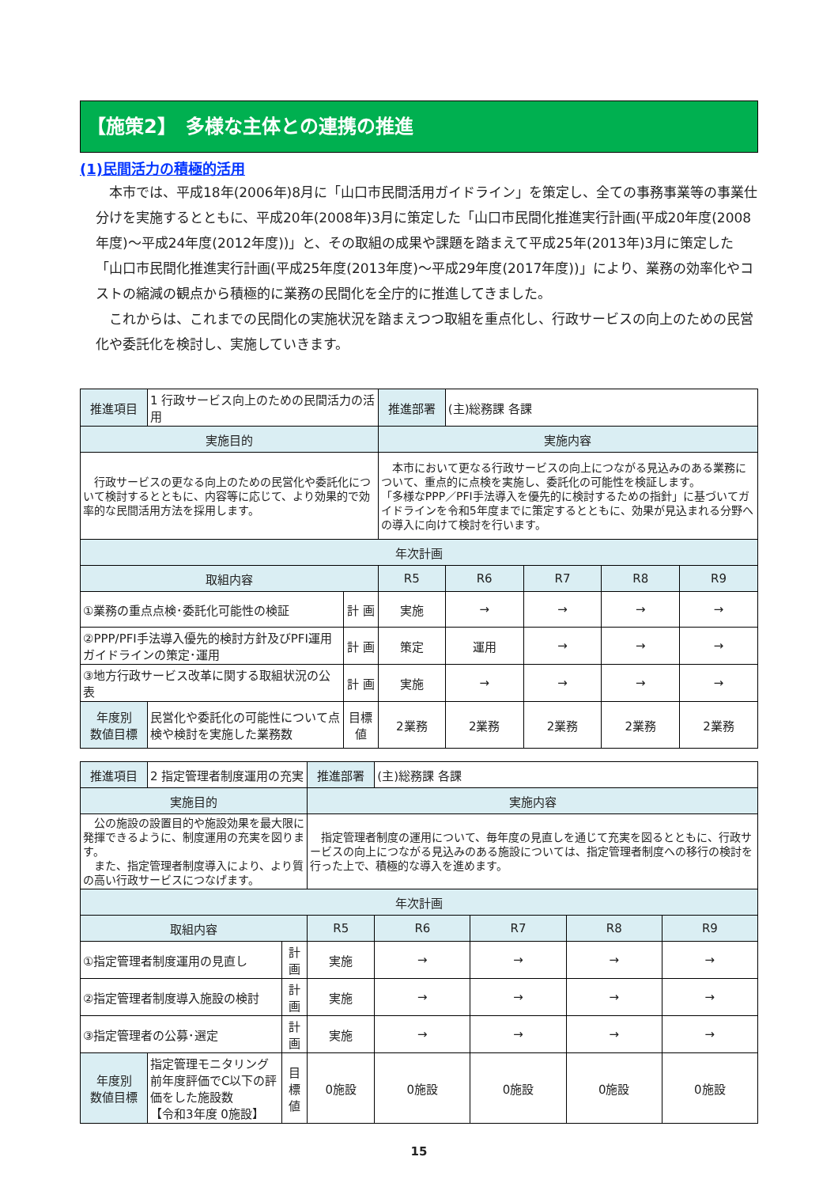【施策2】　多様な主体との連携の推進
(1)民間活力の積極的活用
本市では、平成18年(2006年)8月に「山口市民間活用ガイドライン」を策定し、全ての事務事業等の事業仕分けを実施するとともに、平成20年(2008年)3月に策定した「山口市民間化推進実行計画(平成20年度(2008年度)～平成24年度(2012年度))」と、その取組の成果や課題を踏まえて平成25年(2013年)3月に策定した「山口市民間化推進実行計画(平成25年度(2013年度)～平成29年度(2017年度))」により、業務の効率化やコストの縮減の観点から積極的に業務の民間化を全庁的に推進してきました。
これからは、これまでの民間化の実施状況を踏まえつつ取組を重点化し、行政サービスの向上のための民営化や委託化を検討し、実施していきます。
| 推進項目 | 1 行政サービス向上のための民間活力の活用 | | 推進部署 | (主)総務課 各課 | | | |
| 実施目的 | | | 実施内容 | | | | |
| 行政サービスの更なる向上のための民営化や委託化について検討するとともに、内容等に応じて、より効果的で効率的な民間活用方法を採用します。 | | | 本市において更なる行政サービスの向上につながる見込みのある業務について、重点的に点検を実施し、委託化の可能性を検証します。 「多様なPPP／PFI手法導入を優先的に検討するための指針」に基づいてガイドラインを令和5年度までに策定するとともに、効果が見込まれる分野への導入に向けて検討を行います。 | | | | |
| 年次計画 | | | | | | | |
| 取組内容 | | | R5 | R6 | R7 | R8 | R9 |
| ①業務の重点点検･委託化可能性の検証 | | 計 画 | 実施 | → | → | → | → |
| ②PPP/PFI手法導入優先的検討方針及びPFI運用ガイドラインの策定･運用 | | 計 画 | 策定 | 運用 | → | → | → |
| ③地方行政サービス改革に関する取組状況の公表 | | 計 画 | 実施 | → | → | → | → |
| 年度別 数値目標 | 民営化や委託化の可能性について点検や検討を実施した業務数 | 目標値 | 2業務 | 2業務 | 2業務 | 2業務 | 2業務 |
| 推進項目 | 2 指定管理者制度運用の充実 | | 推進部署 | (主)総務課 各課 | | | |
| 実施目的 | | | 実施内容 | | | | |
| 公の施設の設置目的や施設効果を最大限に発揮できるように、制度運用の充実を図ります。 また、指定管理者制度導入により、より質の高い行政サービスにつなげます。 | | | 指定管理者制度の運用について、毎年度の見直しを通じて充実を図るとともに、行政サービスの向上につながる見込みのある施設については、指定管理者制度への移行の検討を行った上で、積極的な導入を進めます。 | | | | |
| 年次計画 | | | | | | | |
| 取組内容 | | | R5 | R6 | R7 | R8 | R9 |
| ①指定管理者制度運用の見直し | | 計 画 | 実施 | → | → | → | → |
| ②指定管理者制度導入施設の検討 | | 計 画 | 実施 | → | → | → | → |
| ③指定管理者の公募･選定 | | 計 画 | 実施 | → | → | → | → |
| 年度別 数値目標 | 指定管理モニタリング前年度評価でC以下の評価をした施設数 【令和3年度 0施設】 | 目標値 | 0施設 | 0施設 | 0施設 | 0施設 | 0施設 |
15